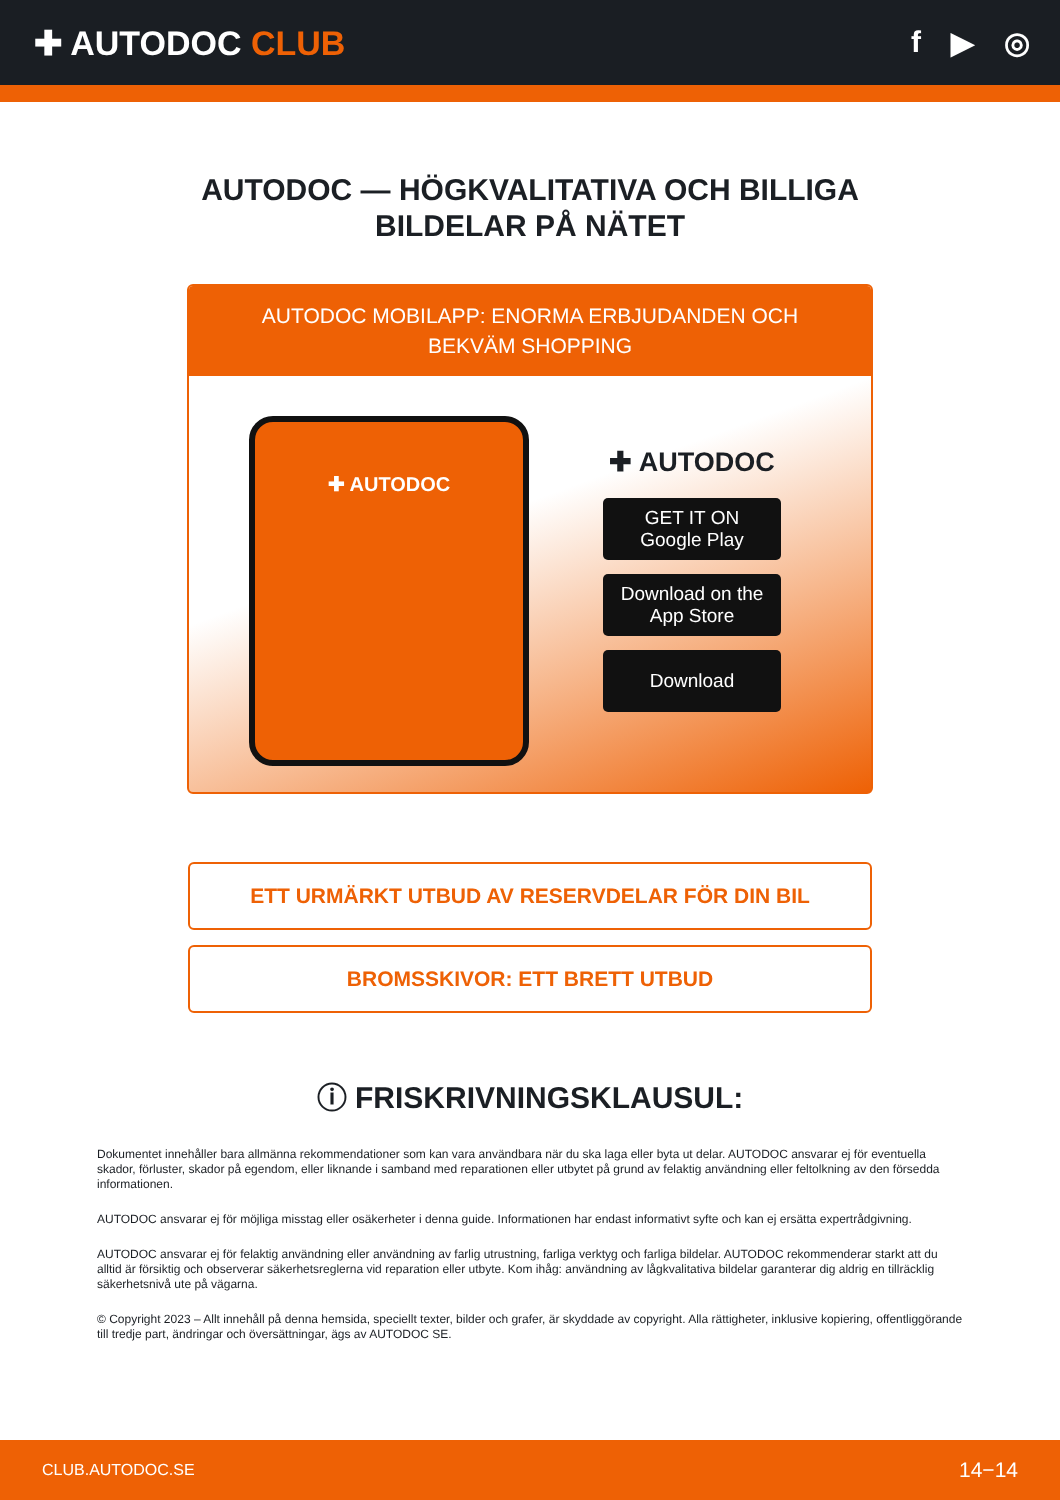✚ AUTODOC CLUB f ▶ ◎
AUTODOC — HÖGKVALITATIVA OCH BILLIGA
BILDELAR PÅ NÄTET
AUTODOC MOBILAPP: ENORMA ERBJUDANDEN OCH BEKVÄM SHOPPING
✚ AUTODOC
✚ AUTODOC
GET IT ON
Google Play
Download on the
App Store
Download
ETT URMÄRKT UTBUD AV RESERVDELAR FÖR DIN BIL
BROMSSKIVOR: ETT BRETT UTBUD
ⓘ FRISKRIVNINGSKLAUSUL:
Dokumentet innehåller bara allmänna rekommendationer som kan vara användbara när du ska laga eller byta ut delar. AUTODOC ansvarar ej för eventuella skador, förluster, skador på egendom, eller liknande i samband med reparationen eller utbytet på grund av felaktig användning eller feltolkning av den försedda informationen.
AUTODOC ansvarar ej för möjliga misstag eller osäkerheter i denna guide. Informationen har endast informativt syfte och kan ej ersätta expertrådgivning.
AUTODOC ansvarar ej för felaktig användning eller användning av farlig utrustning, farliga verktyg och farliga bildelar. AUTODOC rekommenderar starkt att du alltid är försiktig och observerar säkerhetsreglerna vid reparation eller utbyte. Kom ihåg: användning av lågkvalitativa bildelar garanterar dig aldrig en tillräcklig säkerhetsnivå ute på vägarna.
© Copyright 2023 – Allt innehåll på denna hemsida, speciellt texter, bilder och grafer, är skyddade av copyright. Alla rättigheter, inklusive kopiering, offentliggörande till tredje part, ändringar och översättningar, ägs av AUTODOC SE.
CLUB.AUTODOC.SE 14−14